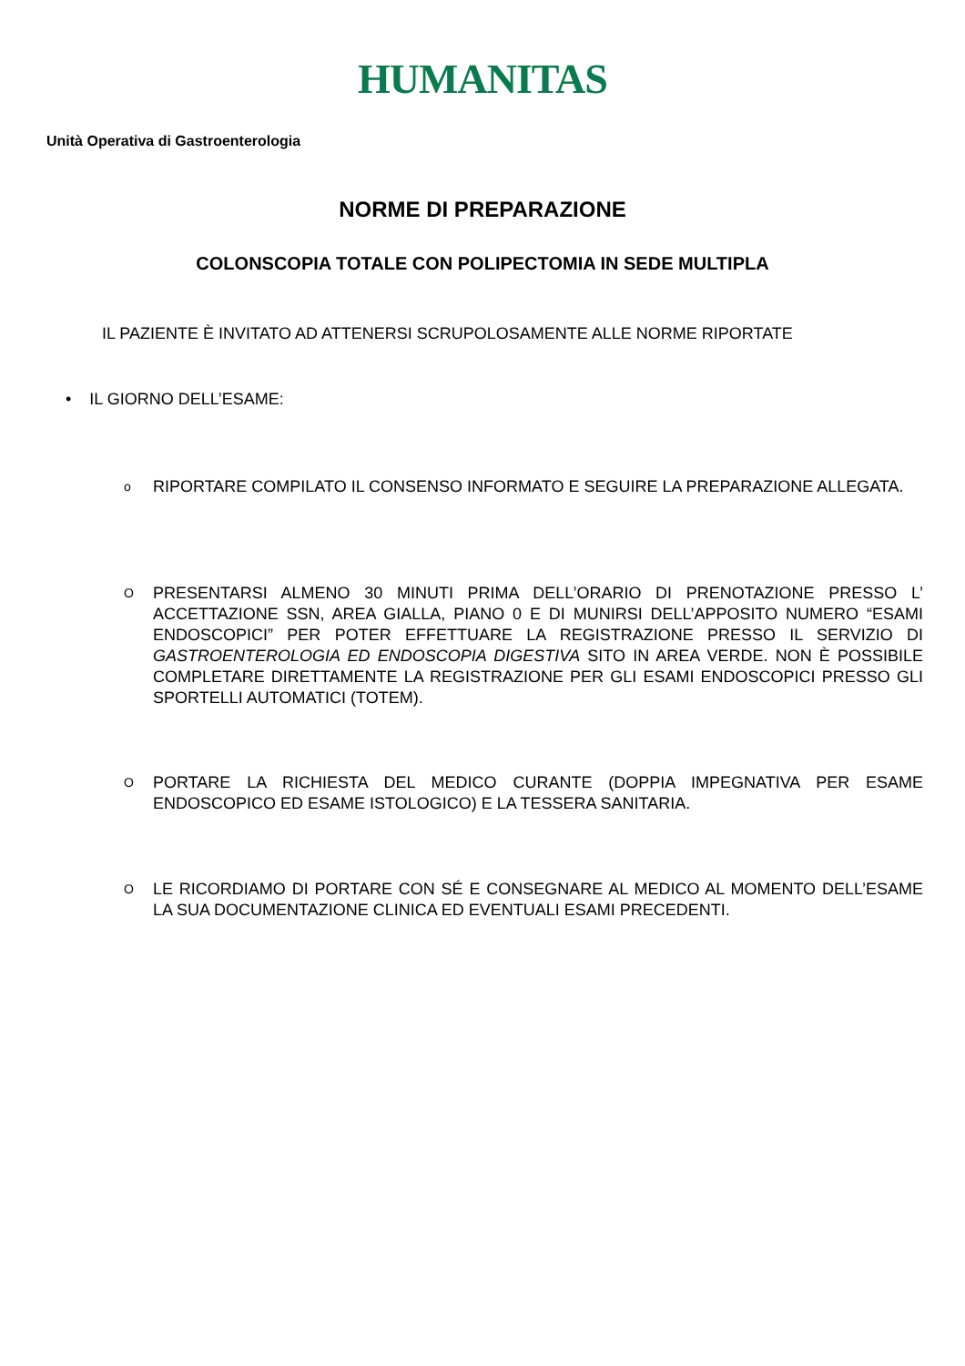HUMANITAS
Unità Operativa di Gastroenterologia
NORME DI PREPARAZIONE
COLONSCOPIA TOTALE CON POLIPECTOMIA IN SEDE MULTIPLA
IL PAZIENTE È INVITATO AD ATTENERSI SCRUPOLOSAMENTE ALLE NORME RIPORTATE
• IL GIORNO DELL’ESAME:
o
RIPORTARE COMPILATO IL CONSENSO INFORMATO E SEGUIRE LA PREPARAZIONE ALLEGATA.
O
PRESENTARSI ALMENO 30 MINUTI PRIMA DELL’ORARIO DI PRENOTAZIONE PRESSO L’ ACCETTAZIONE SSN, AREA GIALLA, PIANO 0 E DI MUNIRSI DELL’APPOSITO NUMERO “ESAMI ENDOSCOPICI” PER POTER EFFETTUARE LA REGISTRAZIONE PRESSO IL SERVIZIO DI GASTROENTEROLOGIA ED ENDOSCOPIA DIGESTIVA SITO IN AREA VERDE. NON È POSSIBILE COMPLETARE DIRETTAMENTE LA REGISTRAZIONE PER GLI ESAMI ENDOSCOPICI PRESSO GLI SPORTELLI AUTOMATICI (TOTEM).
O
PORTARE LA RICHIESTA DEL MEDICO CURANTE (DOPPIA IMPEGNATIVA PER ESAME ENDOSCOPICO ED ESAME ISTOLOGICO) E LA TESSERA SANITARIA.
O
LE RICORDIAMO DI PORTARE CON SÉ E CONSEGNARE AL MEDICO AL MOMENTO DELL’ESAME LA SUA DOCUMENTAZIONE CLINICA ED EVENTUALI ESAMI PRECEDENTI.